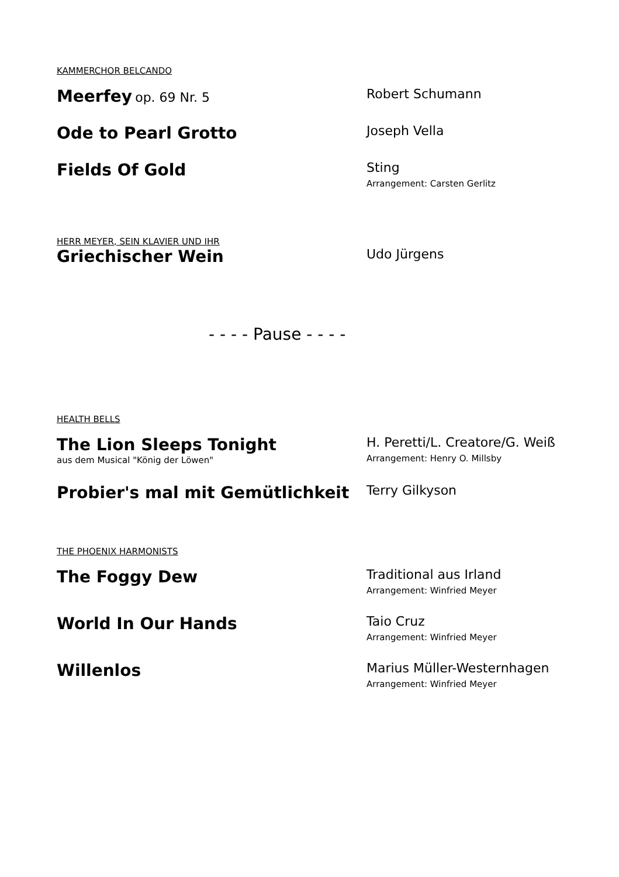KAMMERCHOR BELCANDO
Meerfey op. 69 Nr. 5 Robert Schumann
Ode to Pearl Grotto
Joseph Vella
Fields Of Gold
Sting
Arrangement: Carsten Gerlitz
HERR MEYER, SEIN KLAVIER UND IHR
Griechischer Wein
Udo Jürgens
- - - - Pause - - - -
HEALTH BELLS
The Lion Sleeps Tonight
aus dem Musical "König der Löwen"
H. Peretti/L. Creatore/G. Weiß
Arrangement: Henry O. Millsby
Probier's mal mit Gemütlichkeit
Terry Gilkyson
THE PHOENIX HARMONISTS
The Foggy Dew
Traditional aus Irland
Arrangement: Winfried Meyer
World In Our Hands
Taio Cruz
Arrangement: Winfried Meyer
Willenlos
Marius Müller-Westernhagen
Arrangement: Winfried Meyer